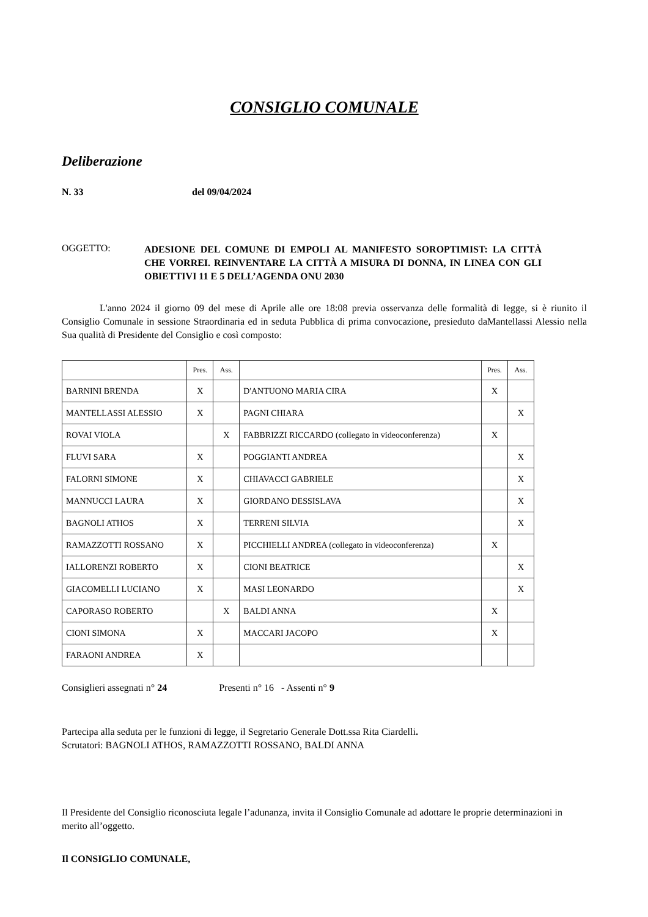CONSIGLIO COMUNALE
Deliberazione
N. 33 del 09/04/2024
OGGETTO:
ADESIONE DEL COMUNE DI EMPOLI AL MANIFESTO SOROPTIMIST: LA CITTÀ CHE VORREI. REINVENTARE LA CITTÀ A MISURA DI DONNA, IN LINEA CON GLI OBIETTIVI 11 E 5 DELL’AGENDA ONU 2030
L'anno 2024 il giorno 09 del mese di Aprile alle ore 18:08 previa osservanza delle formalità di legge, si è riunito il Consiglio Comunale in sessione Straordinaria ed in seduta Pubblica di prima convocazione, presieduto daMantellassi Alessio nella Sua qualità di Presidente del Consiglio e così composto:
| | Pres. | Ass. | | Pres. | Ass. |
| BARNINI BRENDA | X | | D'ANTUONO MARIA CIRA | X | |
| MANTELLASSI ALESSIO | X | | PAGNI CHIARA | | X |
| ROVAI VIOLA | | X | FABBRIZZI RICCARDO (collegato in videoconferenza) | X | |
| FLUVI SARA | X | | POGGIANTI ANDREA | | X |
| FALORNI SIMONE | X | | CHIAVACCI GABRIELE | | X |
| MANNUCCI LAURA | X | | GIORDANO DESSISLAVA | | X |
| BAGNOLI ATHOS | X | | TERRENI SILVIA | | X |
| RAMAZZOTTI ROSSANO | X | | PICCHIELLI ANDREA (collegato in videoconferenza) | X | |
| IALLORENZI ROBERTO | X | | CIONI BEATRICE | | X |
| GIACOMELLI LUCIANO | X | | MASI LEONARDO | | X |
| CAPORASO ROBERTO | | X | BALDI ANNA | X | |
| CIONI SIMONA | X | | MACCARI JACOPO | X | |
| FARAONI ANDREA | X | | | | |
Consiglieri assegnati n° 24 Presenti n° 16 - Assenti n° 9
Partecipa alla seduta per le funzioni di legge, il Segretario Generale Dott.ssa Rita Ciardelli.
Scrutatori: BAGNOLI ATHOS, RAMAZZOTTI ROSSANO, BALDI ANNA
Il Presidente del Consiglio riconosciuta legale l’adunanza, invita il Consiglio Comunale ad adottare le proprie determinazioni in merito all’oggetto.
Il CONSIGLIO COMUNALE,